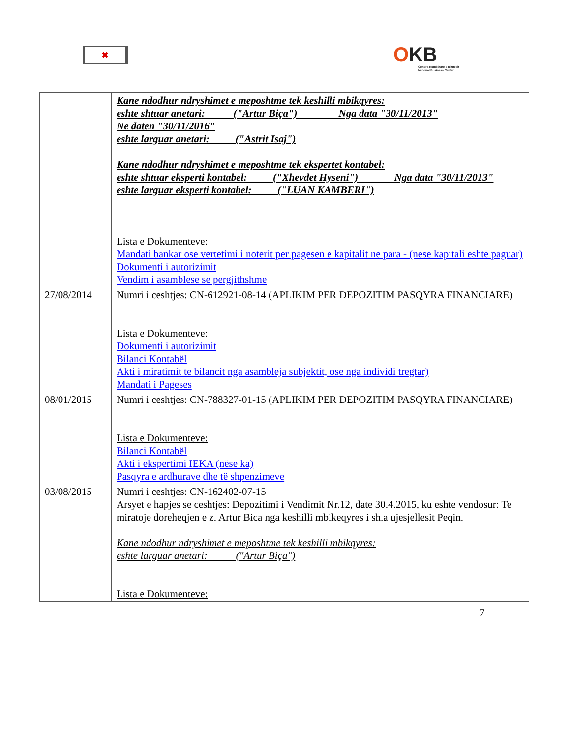✖
OKB
Qendra Kombëtare e Biznesit
National Business Center
| | Kane ndodhur ndryshimet e meposhtme tek keshilli mbikqyres: eshte shtuar anetari: ("Artur Biça") Nga data "30/11/2013" Ne daten "30/11/2016" eshte larguar anetari: ("Astrit Isaj") Kane ndodhur ndryshimet e meposhtme tek ekspertet kontabel: eshte shtuar eksperti kontabel: ("Xhevdet Hyseni") Nga data "30/11/2013" eshte larguar eksperti kontabel: ("LUAN KAMBERI") Lista e Dokumenteve: Mandati bankar ose vertetimi i noterit per pagesen e kapitalit ne para - (nese kapitali eshte paguar) Dokumenti i autorizimit Vendim i asamblese se pergjithshme |
| 27/08/2014 | Numri i ceshtjes: CN-612921-08-14 (APLIKIM PER DEPOZITIM PASQYRA FINANCIARE) Lista e Dokumenteve: Dokumenti i autorizimit Bilanci Kontabël Akti i miratimit te bilancit nga asambleja subjektit, ose nga individi tregtar) Mandati i Pageses |
| 08/01/2015 | Numri i ceshtjes: CN-788327-01-15 (APLIKIM PER DEPOZITIM PASQYRA FINANCIARE) Lista e Dokumenteve: Bilanci Kontabël Akti i ekspertimi IEKA (nëse ka) Pasqyra e ardhurave dhe të shpenzimeve |
| 03/08/2015 | Numri i ceshtjes: CN-162402-07-15 Arsyet e hapjes se ceshtjes: Depozitimi i Vendimit Nr.12, date 30.4.2015, ku eshte vendosur: Te miratoje doreheqjen e z. Artur Bica nga keshilli mbikeqyres i sh.a ujesjellesit Peqin. Kane ndodhur ndryshimet e meposhtme tek keshilli mbikqyres: eshte larguar anetari: ("Artur Biça") Lista e Dokumenteve: |
7